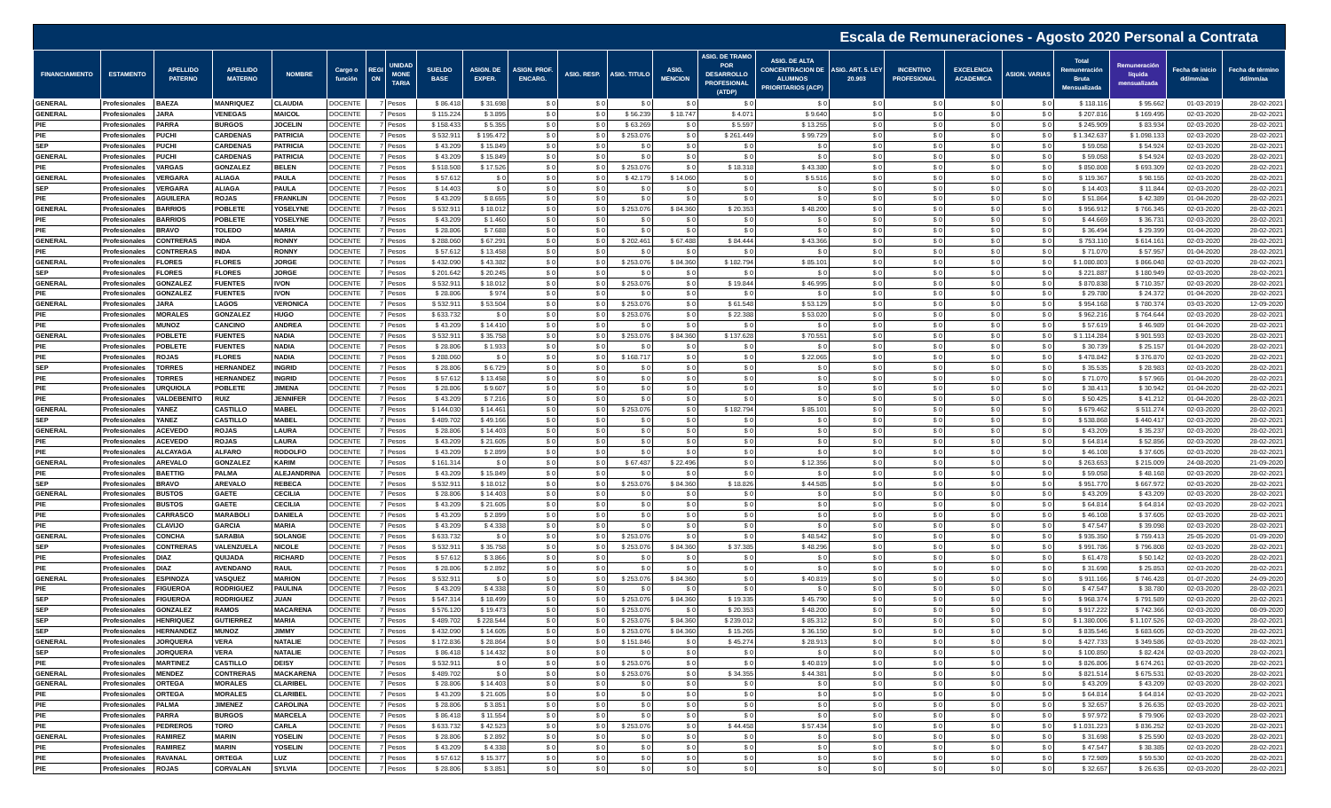Escala de Remuneraciones - Agosto 2020 Personal a Contrata
| FINANCIAMIENTO | ESTAMENTO | APELLIDO PATERNO | APELLIDO MATERNO | NOMBRE | Cargo o función | REGI ON | UNIDAD MONE TARIA | SUELDO BASE | ASIGN. DE EXPER. | ASIGN. PROF. ENCARG. | ASIG. RESP. | ASIG. TITULO | ASIG. MENCION | ASIG. DE TRAMO POR DESARROLLO PROFESIONAL (ATDP) | ASIG. DE ALTA CONCENTRACION DE ALUMNOS PRIORITARIOS (ACP) | ASIG. ART. 5. LEY 20.903 | INCENTIVO PROFESIONAL | EXCELENCIA ACADEMICA | ASIGN. VARIAS | Total Remuneración Bruta Mensualizada | Remuneración líquida mensualizada | Fecha de inicio dd/mm/aa | Fecha de término dd/mm/aa |
| --- | --- | --- | --- | --- | --- | --- | --- | --- | --- | --- | --- | --- | --- | --- | --- | --- | --- | --- | --- | --- | --- | --- | --- |
| GENERAL | Profesionales | BAEZA | MANRIQUEZ | CLAUDIA | DOCENTE | 7 | Pesos | $ 86.418 | $ 31.698 | $ 0 | $ 0 | $ 0 | $ 0 | $ 0 | $ 0 | $ 0 | $ 0 | $ 0 | $ 0 | $ 118.116 | $ 95.662 | 01-03-2019 | 28-02-2021 |
| GENERAL | Profesionales | JARA | VENEGAS | MAICOL | DOCENTE | 7 | Pesos | $ 115.224 | $ 3.895 | $ 0 | $ 0 | $ 56.239 | $ 18.747 | $ 4.071 | $ 9.640 | $ 0 | $ 0 | $ 0 | $ 0 | $ 207.816 | $ 169.495 | 02-03-2020 | 28-02-2021 |
| PIE | Profesionales | PARRA | BURGOS | JOCELIN | DOCENTE | 7 | Pesos | $ 158.433 | $ 5.355 | $ 0 | $ 0 | $ 63.269 | $ 0 | $ 5.597 | $ 13.255 | $ 0 | $ 0 | $ 0 | $ 0 | $ 245.909 | $ 83.934 | 02-03-2020 | 28-02-2021 |
| PIE | Profesionales | PUCHI | CARDENAS | PATRICIA | DOCENTE | 7 | Pesos | $ 532.911 | $ 195.472 | $ 0 | $ 0 | $ 253.076 | $ 0 | $ 261.449 | $ 99.729 | $ 0 | $ 0 | $ 0 | $ 0 | $ 1.342.637 | $ 1.098.133 | 02-03-2020 | 28-02-2021 |
| SEP | Profesionales | PUCHI | CARDENAS | PATRICIA | DOCENTE | 7 | Pesos | $ 43.209 | $ 15.849 | $ 0 | $ 0 | $ 0 | $ 0 | $ 0 | $ 0 | $ 0 | $ 0 | $ 0 | $ 0 | $ 59.058 | $ 54.924 | 02-03-2020 | 28-02-2021 |
| GENERAL | Profesionales | PUCHI | CARDENAS | PATRICIA | DOCENTE | 7 | Pesos | $ 43.209 | $ 15.849 | $ 0 | $ 0 | $ 0 | $ 0 | $ 0 | $ 0 | $ 0 | $ 0 | $ 0 | $ 0 | $ 59.058 | $ 54.924 | 02-03-2020 | 28-02-2021 |
| PIE | Profesionales | VARGAS | GONZALEZ | BELEN | DOCENTE | 7 | Pesos | $ 518.508 | $ 17.526 | $ 0 | $ 0 | $ 253.076 | $ 0 | $ 18.318 | $ 43.380 | $ 0 | $ 0 | $ 0 | $ 0 | $ 850.808 | $ 693.309 | 02-03-2020 | 28-02-2021 |
| GENERAL | Profesionales | VERGARA | ALIAGA | PAULA | DOCENTE | 7 | Pesos | $ 57.612 | $ 0 | $ 0 | $ 0 | $ 42.179 | $ 14.060 | $ 0 | $ 5.516 | $ 0 | $ 0 | $ 0 | $ 0 | $ 119.367 | $ 98.155 | 02-03-2020 | 28-02-2021 |
| SEP | Profesionales | VERGARA | ALIAGA | PAULA | DOCENTE | 7 | Pesos | $ 14.403 | $ 0 | $ 0 | $ 0 | $ 0 | $ 0 | $ 0 | $ 0 | $ 0 | $ 0 | $ 0 | $ 0 | $ 14.403 | $ 11.844 | 02-03-2020 | 28-02-2021 |
| PIE | Profesionales | AGUILERA | ROJAS | FRANKLIN | DOCENTE | 7 | Pesos | $ 43.209 | $ 8.655 | $ 0 | $ 0 | $ 0 | $ 0 | $ 0 | $ 0 | $ 0 | $ 0 | $ 0 | $ 0 | $ 51.864 | $ 42.389 | 01-04-2020 | 28-02-2021 |
| GENERAL | Profesionales | BARRIOS | POBLETE | YOSELYNE | DOCENTE | 7 | Pesos | $ 532.911 | $ 18.012 | $ 0 | $ 0 | $ 253.076 | $ 84.360 | $ 20.353 | $ 48.200 | $ 0 | $ 0 | $ 0 | $ 0 | $ 956.912 | $ 766.345 | 02-03-2020 | 28-02-2021 |
| PIE | Profesionales | BARRIOS | POBLETE | YOSELYNE | DOCENTE | 7 | Pesos | $ 43.209 | $ 1.460 | $ 0 | $ 0 | $ 0 | $ 0 | $ 0 | $ 0 | $ 0 | $ 0 | $ 0 | $ 0 | $ 44.669 | $ 36.731 | 02-03-2020 | 28-02-2021 |
| PIE | Profesionales | BRAVO | TOLEDO | MARIA | DOCENTE | 7 | Pesos | $ 28.806 | $ 7.688 | $ 0 | $ 0 | $ 0 | $ 0 | $ 0 | $ 0 | $ 0 | $ 0 | $ 0 | $ 0 | $ 36.494 | $ 29.399 | 01-04-2020 | 28-02-2021 |
| GENERAL | Profesionales | CONTRERAS | INDA | RONNY | DOCENTE | 7 | Pesos | $ 288.060 | $ 67.291 | $ 0 | $ 0 | $ 202.461 | $ 67.488 | $ 84.444 | $ 43.366 | $ 0 | $ 0 | $ 0 | $ 0 | $ 753.110 | $ 614.161 | 02-03-2020 | 28-02-2021 |
| PIE | Profesionales | CONTRERAS | INDA | RONNY | DOCENTE | 7 | Pesos | $ 57.612 | $ 13.458 | $ 0 | $ 0 | $ 0 | $ 0 | $ 0 | $ 0 | $ 0 | $ 0 | $ 0 | $ 0 | $ 71.070 | $ 57.957 | 01-04-2020 | 28-02-2021 |
| GENERAL | Profesionales | FLORES | FLORES | JORGE | DOCENTE | 7 | Pesos | $ 432.090 | $ 43.382 | $ 0 | $ 0 | $ 253.076 | $ 84.360 | $ 182.794 | $ 85.101 | $ 0 | $ 0 | $ 0 | $ 0 | $ 1.080.803 | $ 866.048 | 02-03-2020 | 28-02-2021 |
| SEP | Profesionales | FLORES | FLORES | JORGE | DOCENTE | 7 | Pesos | $ 201.642 | $ 20.245 | $ 0 | $ 0 | $ 0 | $ 0 | $ 0 | $ 0 | $ 0 | $ 0 | $ 0 | $ 0 | $ 221.887 | $ 180.949 | 02-03-2020 | 28-02-2021 |
| GENERAL | Profesionales | GONZALEZ | FUENTES | IVON | DOCENTE | 7 | Pesos | $ 532.911 | $ 18.012 | $ 0 | $ 0 | $ 253.076 | $ 0 | $ 19.844 | $ 46.995 | $ 0 | $ 0 | $ 0 | $ 0 | $ 870.838 | $ 710.357 | 02-03-2020 | 28-02-2021 |
| PIE | Profesionales | GONZALEZ | FUENTES | IVON | DOCENTE | 7 | Pesos | $ 28.806 | $ 974 | $ 0 | $ 0 | $ 0 | $ 0 | $ 0 | $ 0 | $ 0 | $ 0 | $ 0 | $ 0 | $ 29.780 | $ 24.372 | 01-04-2020 | 28-02-2021 |
| GENERAL | Profesionales | JARA | LAGOS | VERONICA | DOCENTE | 7 | Pesos | $ 532.911 | $ 53.504 | $ 0 | $ 0 | $ 253.076 | $ 0 | $ 61.548 | $ 53.129 | $ 0 | $ 0 | $ 0 | $ 0 | $ 954.168 | $ 780.374 | 03-03-2020 | 12-09-2020 |
| PIE | Profesionales | MORALES | GONZALEZ | HUGO | DOCENTE | 7 | Pesos | $ 633.732 | $ 0 | $ 0 | $ 0 | $ 253.076 | $ 0 | $ 22.388 | $ 53.020 | $ 0 | $ 0 | $ 0 | $ 0 | $ 962.216 | $ 764.644 | 02-03-2020 | 28-02-2021 |
| PIE | Profesionales | MUNOZ | CANCINO | ANDREA | DOCENTE | 7 | Pesos | $ 43.209 | $ 14.410 | $ 0 | $ 0 | $ 0 | $ 0 | $ 0 | $ 0 | $ 0 | $ 0 | $ 0 | $ 0 | $ 57.619 | $ 46.989 | 01-04-2020 | 28-02-2021 |
| GENERAL | Profesionales | POBLETE | FUENTES | NADIA | DOCENTE | 7 | Pesos | $ 532.911 | $ 35.758 | $ 0 | $ 0 | $ 253.076 | $ 84.360 | $ 137.628 | $ 70.551 | $ 0 | $ 0 | $ 0 | $ 0 | $ 1.114.284 | $ 901.593 | 02-03-2020 | 28-02-2021 |
| PIE | Profesionales | POBLETE | FUENTES | NADIA | DOCENTE | 7 | Pesos | $ 28.806 | $ 1.933 | $ 0 | $ 0 | $ 0 | $ 0 | $ 0 | $ 0 | $ 0 | $ 0 | $ 0 | $ 0 | $ 30.739 | $ 25.157 | 01-04-2020 | 28-02-2021 |
| PIE | Profesionales | ROJAS | FLORES | NADIA | DOCENTE | 7 | Pesos | $ 288.060 | $ 0 | $ 0 | $ 0 | $ 168.717 | $ 0 | $ 0 | $ 22.065 | $ 0 | $ 0 | $ 0 | $ 0 | $ 478.842 | $ 376.870 | 02-03-2020 | 28-02-2021 |
| SEP | Profesionales | TORRES | HERNANDEZ | INGRID | DOCENTE | 7 | Pesos | $ 28.806 | $ 6.729 | $ 0 | $ 0 | $ 0 | $ 0 | $ 0 | $ 0 | $ 0 | $ 0 | $ 0 | $ 0 | $ 35.535 | $ 28.983 | 02-03-2020 | 28-02-2021 |
| PIE | Profesionales | TORRES | HERNANDEZ | INGRID | DOCENTE | 7 | Pesos | $ 57.612 | $ 13.458 | $ 0 | $ 0 | $ 0 | $ 0 | $ 0 | $ 0 | $ 0 | $ 0 | $ 0 | $ 0 | $ 71.070 | $ 57.965 | 01-04-2020 | 28-02-2021 |
| PIE | Profesionales | URQUIOLA | POBLETE | JIMENA | DOCENTE | 7 | Pesos | $ 28.806 | $ 9.607 | $ 0 | $ 0 | $ 0 | $ 0 | $ 0 | $ 0 | $ 0 | $ 0 | $ 0 | $ 0 | $ 38.413 | $ 30.942 | 01-04-2020 | 28-02-2021 |
| PIE | Profesionales | VALDEBENITO | RUIZ | JENNIFER | DOCENTE | 7 | Pesos | $ 43.209 | $ 7.216 | $ 0 | $ 0 | $ 0 | $ 0 | $ 0 | $ 0 | $ 0 | $ 0 | $ 0 | $ 0 | $ 50.425 | $ 41.212 | 01-04-2020 | 28-02-2021 |
| GENERAL | Profesionales | YANEZ | CASTILLO | MABEL | DOCENTE | 7 | Pesos | $ 144.030 | $ 14.461 | $ 0 | $ 0 | $ 253.076 | $ 0 | $ 182.794 | $ 85.101 | $ 0 | $ 0 | $ 0 | $ 0 | $ 679.462 | $ 511.274 | 02-03-2020 | 28-02-2021 |
| SEP | Profesionales | YANEZ | CASTILLO | MABEL | DOCENTE | 7 | Pesos | $ 489.702 | $ 49.166 | $ 0 | $ 0 | $ 0 | $ 0 | $ 0 | $ 0 | $ 0 | $ 0 | $ 0 | $ 0 | $ 538.868 | $ 440.417 | 02-03-2020 | 28-02-2021 |
| GENERAL | Profesionales | ACEVEDO | ROJAS | LAURA | DOCENTE | 7 | Pesos | $ 28.806 | $ 14.403 | $ 0 | $ 0 | $ 0 | $ 0 | $ 0 | $ 0 | $ 0 | $ 0 | $ 0 | $ 0 | $ 43.209 | $ 35.237 | 02-03-2020 | 28-02-2021 |
| PIE | Profesionales | ACEVEDO | ROJAS | LAURA | DOCENTE | 7 | Pesos | $ 43.209 | $ 21.605 | $ 0 | $ 0 | $ 0 | $ 0 | $ 0 | $ 0 | $ 0 | $ 0 | $ 0 | $ 0 | $ 64.814 | $ 52.856 | 02-03-2020 | 28-02-2021 |
| PIE | Profesionales | ALCAYAGA | ALFARO | RODOLFO | DOCENTE | 7 | Pesos | $ 43.209 | $ 2.899 | $ 0 | $ 0 | $ 0 | $ 0 | $ 0 | $ 0 | $ 0 | $ 0 | $ 0 | $ 0 | $ 46.108 | $ 37.605 | 02-03-2020 | 28-02-2021 |
| GENERAL | Profesionales | AREVALO | GONZALEZ | KARIM | DOCENTE | 7 | Pesos | $ 161.314 | $ 0 | $ 0 | $ 0 | $ 67.487 | $ 22.496 | $ 0 | $ 12.356 | $ 0 | $ 0 | $ 0 | $ 0 | $ 263.653 | $ 215.009 | 24-08-2020 | 21-09-2020 |
| PIE | Profesionales | BAETTIG | PALMA | ALEJANDRINA | DOCENTE | 7 | Pesos | $ 43.209 | $ 15.849 | $ 0 | $ 0 | $ 0 | $ 0 | $ 0 | $ 0 | $ 0 | $ 0 | $ 0 | $ 0 | $ 59.058 | $ 48.168 | 02-03-2020 | 28-02-2021 |
| SEP | Profesionales | BRAVO | AREVALO | REBECA | DOCENTE | 7 | Pesos | $ 532.911 | $ 18.012 | $ 0 | $ 0 | $ 253.076 | $ 84.360 | $ 18.826 | $ 44.585 | $ 0 | $ 0 | $ 0 | $ 0 | $ 951.770 | $ 667.972 | 02-03-2020 | 28-02-2021 |
| GENERAL | Profesionales | BUSTOS | GAETE | CECILIA | DOCENTE | 7 | Pesos | $ 28.806 | $ 14.403 | $ 0 | $ 0 | $ 0 | $ 0 | $ 0 | $ 0 | $ 0 | $ 0 | $ 0 | $ 0 | $ 43.209 | $ 43.209 | 02-03-2020 | 28-02-2021 |
| PIE | Profesionales | BUSTOS | GAETE | CECILIA | DOCENTE | 7 | Pesos | $ 43.209 | $ 21.605 | $ 0 | $ 0 | $ 0 | $ 0 | $ 0 | $ 0 | $ 0 | $ 0 | $ 0 | $ 0 | $ 64.814 | $ 64.814 | 02-03-2020 | 28-02-2021 |
| PIE | Profesionales | CARRASCO | MARABOLI | DANIELA | DOCENTE | 7 | Pesos | $ 43.209 | $ 2.899 | $ 0 | $ 0 | $ 0 | $ 0 | $ 0 | $ 0 | $ 0 | $ 0 | $ 0 | $ 0 | $ 46.108 | $ 37.605 | 02-03-2020 | 28-02-2021 |
| PIE | Profesionales | CLAVIJO | GARCIA | MARIA | DOCENTE | 7 | Pesos | $ 43.209 | $ 4.338 | $ 0 | $ 0 | $ 0 | $ 0 | $ 0 | $ 0 | $ 0 | $ 0 | $ 0 | $ 0 | $ 47.547 | $ 39.098 | 02-03-2020 | 28-02-2021 |
| GENERAL | Profesionales | CONCHA | SARABIA | SOLANGE | DOCENTE | 7 | Pesos | $ 633.732 | $ 0 | $ 0 | $ 0 | $ 253.076 | $ 0 | $ 0 | $ 48.542 | $ 0 | $ 0 | $ 0 | $ 0 | $ 935.350 | $ 759.413 | 25-05-2020 | 01-09-2020 |
| SEP | Profesionales | CONTRERAS | VALENZUELA | NICOLE | DOCENTE | 7 | Pesos | $ 532.911 | $ 35.758 | $ 0 | $ 0 | $ 253.076 | $ 84.360 | $ 37.385 | $ 48.296 | $ 0 | $ 0 | $ 0 | $ 0 | $ 991.786 | $ 796.808 | 02-03-2020 | 28-02-2021 |
| PIE | Profesionales | DIAZ | QUIJADA | RICHARD | DOCENTE | 7 | Pesos | $ 57.612 | $ 3.866 | $ 0 | $ 0 | $ 0 | $ 0 | $ 0 | $ 0 | $ 0 | $ 0 | $ 0 | $ 0 | $ 61.478 | $ 50.142 | 02-03-2020 | 28-02-2021 |
| PIE | Profesionales | DIAZ | AVENDANO | RAUL | DOCENTE | 7 | Pesos | $ 28.806 | $ 2.892 | $ 0 | $ 0 | $ 0 | $ 0 | $ 0 | $ 0 | $ 0 | $ 0 | $ 0 | $ 0 | $ 31.698 | $ 25.853 | 02-03-2020 | 28-02-2021 |
| GENERAL | Profesionales | ESPINOZA | VASQUEZ | MARION | DOCENTE | 7 | Pesos | $ 532.911 | $ 0 | $ 0 | $ 0 | $ 253.076 | $ 84.360 | $ 0 | $ 40.819 | $ 0 | $ 0 | $ 0 | $ 0 | $ 911.166 | $ 746.428 | 01-07-2020 | 24-09-2020 |
| PIE | Profesionales | FIGUEROA | RODRIGUEZ | PAULINA | DOCENTE | 7 | Pesos | $ 43.209 | $ 4.338 | $ 0 | $ 0 | $ 0 | $ 0 | $ 0 | $ 0 | $ 0 | $ 0 | $ 0 | $ 0 | $ 47.547 | $ 38.780 | 02-03-2020 | 28-02-2021 |
| SEP | Profesionales | FIGUEROA | RODRIGUEZ | JUAN | DOCENTE | 7 | Pesos | $ 547.314 | $ 18.499 | $ 0 | $ 0 | $ 253.076 | $ 84.360 | $ 19.335 | $ 45.790 | $ 0 | $ 0 | $ 0 | $ 0 | $ 968.374 | $ 791.589 | 02-03-2020 | 28-02-2021 |
| SEP | Profesionales | GONZALEZ | RAMOS | MACARENA | DOCENTE | 7 | Pesos | $ 576.120 | $ 19.473 | $ 0 | $ 0 | $ 253.076 | $ 0 | $ 20.353 | $ 48.200 | $ 0 | $ 0 | $ 0 | $ 0 | $ 917.222 | $ 742.366 | 02-03-2020 | 08-09-2020 |
| SEP | Profesionales | HENRIQUEZ | GUTIERREZ | MARIA | DOCENTE | 7 | Pesos | $ 489.702 | $ 228.544 | $ 0 | $ 0 | $ 253.076 | $ 84.360 | $ 239.012 | $ 85.312 | $ 0 | $ 0 | $ 0 | $ 0 | $ 1.380.006 | $ 1.107.526 | 02-03-2020 | 28-02-2021 |
| SEP | Profesionales | HERNANDEZ | MUNOZ | JIMMY | DOCENTE | 7 | Pesos | $ 432.090 | $ 14.605 | $ 0 | $ 0 | $ 253.076 | $ 84.360 | $ 15.265 | $ 36.150 | $ 0 | $ 0 | $ 0 | $ 0 | $ 835.546 | $ 683.605 | 02-03-2020 | 28-02-2021 |
| GENERAL | Profesionales | JORQUERA | VERA | NATALIE | DOCENTE | 7 | Pesos | $ 172.836 | $ 28.864 | $ 0 | $ 0 | $ 151.846 | $ 0 | $ 45.274 | $ 28.913 | $ 0 | $ 0 | $ 0 | $ 0 | $ 427.733 | $ 349.586 | 02-03-2020 | 28-02-2021 |
| SEP | Profesionales | JORQUERA | VERA | NATALIE | DOCENTE | 7 | Pesos | $ 86.418 | $ 14.432 | $ 0 | $ 0 | $ 0 | $ 0 | $ 0 | $ 0 | $ 0 | $ 0 | $ 0 | $ 0 | $ 100.850 | $ 82.424 | 02-03-2020 | 28-02-2021 |
| PIE | Profesionales | MARTINEZ | CASTILLO | DEISY | DOCENTE | 7 | Pesos | $ 532.911 | $ 0 | $ 0 | $ 0 | $ 253.076 | $ 0 | $ 0 | $ 40.819 | $ 0 | $ 0 | $ 0 | $ 0 | $ 826.806 | $ 674.261 | 02-03-2020 | 28-02-2021 |
| GENERAL | Profesionales | MENDEZ | CONTRERAS | MACKARENA | DOCENTE | 7 | Pesos | $ 489.702 | $ 0 | $ 0 | $ 0 | $ 253.076 | $ 0 | $ 34.355 | $ 44.381 | $ 0 | $ 0 | $ 0 | $ 0 | $ 821.514 | $ 675.531 | 02-03-2020 | 28-02-2021 |
| GENERAL | Profesionales | ORTEGA | MORALES | CLARIBEL | DOCENTE | 7 | Pesos | $ 28.806 | $ 14.403 | $ 0 | $ 0 | $ 0 | $ 0 | $ 0 | $ 0 | $ 0 | $ 0 | $ 0 | $ 0 | $ 43.209 | $ 43.209 | 02-03-2020 | 28-02-2021 |
| PIE | Profesionales | ORTEGA | MORALES | CLARIBEL | DOCENTE | 7 | Pesos | $ 43.209 | $ 21.605 | $ 0 | $ 0 | $ 0 | $ 0 | $ 0 | $ 0 | $ 0 | $ 0 | $ 0 | $ 0 | $ 64.814 | $ 64.814 | 02-03-2020 | 28-02-2021 |
| PIE | Profesionales | PALMA | JIMENEZ | CAROLINA | DOCENTE | 7 | Pesos | $ 28.806 | $ 3.851 | $ 0 | $ 0 | $ 0 | $ 0 | $ 0 | $ 0 | $ 0 | $ 0 | $ 0 | $ 0 | $ 32.657 | $ 26.635 | 02-03-2020 | 28-02-2021 |
| PIE | Profesionales | PARRA | BURGOS | MARCELA | DOCENTE | 7 | Pesos | $ 86.418 | $ 11.554 | $ 0 | $ 0 | $ 0 | $ 0 | $ 0 | $ 0 | $ 0 | $ 0 | $ 0 | $ 0 | $ 97.972 | $ 79.906 | 02-03-2020 | 28-02-2021 |
| PIE | Profesionales | PEDREROS | TORO | CARLA | DOCENTE | 7 | Pesos | $ 633.732 | $ 42.523 | $ 0 | $ 0 | $ 253.076 | $ 0 | $ 44.458 | $ 57.434 | $ 0 | $ 0 | $ 0 | $ 0 | $ 1.031.223 | $ 836.252 | 02-03-2020 | 28-02-2021 |
| GENERAL | Profesionales | RAMIREZ | MARIN | YOSELIN | DOCENTE | 7 | Pesos | $ 28.806 | $ 2.892 | $ 0 | $ 0 | $ 0 | $ 0 | $ 0 | $ 0 | $ 0 | $ 0 | $ 0 | $ 0 | $ 31.698 | $ 25.590 | 02-03-2020 | 28-02-2021 |
| PIE | Profesionales | RAMIREZ | MARIN | YOSELIN | DOCENTE | 7 | Pesos | $ 43.209 | $ 4.338 | $ 0 | $ 0 | $ 0 | $ 0 | $ 0 | $ 0 | $ 0 | $ 0 | $ 0 | $ 0 | $ 47.547 | $ 38.385 | 02-03-2020 | 28-02-2021 |
| PIE | Profesionales | RAVANAL | ORTEGA | LUZ | DOCENTE | 7 | Pesos | $ 57.612 | $ 15.377 | $ 0 | $ 0 | $ 0 | $ 0 | $ 0 | $ 0 | $ 0 | $ 0 | $ 0 | $ 0 | $ 72.989 | $ 59.530 | 02-03-2020 | 28-02-2021 |
| PIE | Profesionales | ROJAS | CORVALAN | SYLVIA | DOCENTE | 7 | Pesos | $ 28.806 | $ 3.851 | $ 0 | $ 0 | $ 0 | $ 0 | $ 0 | $ 0 | $ 0 | $ 0 | $ 0 | $ 0 | $ 32.657 | $ 26.635 | 02-03-2020 | 28-02-2021 |